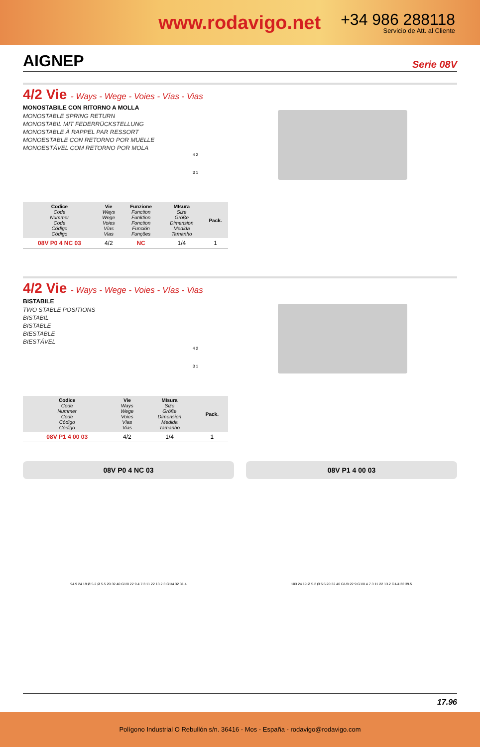www.rodavigo.net
+34 986 288118
Servicio de Att. al Cliente
AIGNEP
Serie 08V
4/2 Vie - Ways - Wege - Voies - Vías - Vias
MONOSTABILE CON RITORNO A MOLLA
MONOSTABLE SPRING RETURN
MONOSTABIL MIT FEDERRÜCKSTELLUNG
MONOSTABLE À RAPPEL PAR RESSORT
MONOESTABLE CON RETORNO POR MUELLE
MONOESTÁVEL COM RETORNO POR MOLA
4 2
3 1
| Codice Code Nummer Code Código Código | Vie Ways Wege Voies Vías Vias | Funzione Function Funktion Fonction Función Funções | MIsura Size Größe Dimension Medida Tamanho | Pack. |
| --- | --- | --- | --- | --- |
| 08V P0 4 NC 03 | 4/2 | NC | 1/4 | 1 |
4/2 Vie - Ways - Wege - Voies - Vías - Vias
BISTABILE
TWO STABLE POSITIONS
BISTABIL
BISTABLE
BIESTABLE
BIESTÁVEL
4 2
3 1
| Codice Code Nummer Code Código Código | Vie Ways Wege Voies Vías Vias | MIsura Size Größe Dimension Medida Tamanho | Pack. |
| --- | --- | --- | --- |
| 08V P1 4 00 03 | 4/2 | 1/4 | 1 |
08V P0 4 NC 03 08V P1 4 00 03
94.9 24 19 Ø 5.2 Ø 5.5 20 32 40 G1/8 22 9 4 7.3 11 22 13.2 3 G1/4 32 31.4
103 24 19 Ø 5.2 Ø 5.5 20 32 40 G1/8 22 9 G1/8 4 7.3 11 22 13.2 G1/4 32 39.5
17.96
Polígono Industrial O Rebullón s/n. 36416 - Mos - España - rodavigo@rodavigo.com